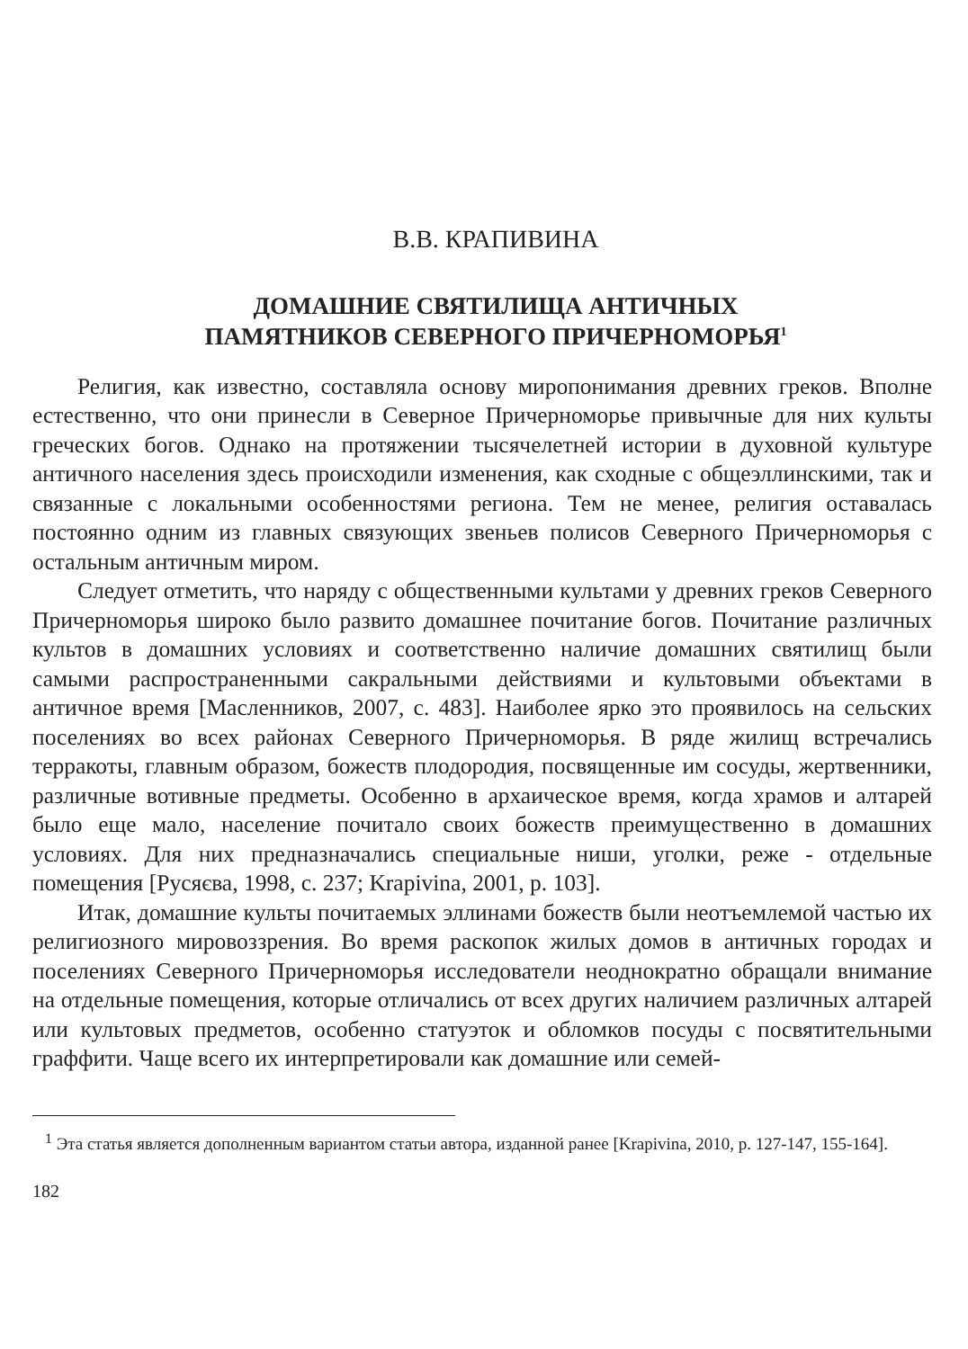В.В. КРАПИВИНА
ДОМАШНИЕ СВЯТИЛИЩА АНТИЧНЫХ
ПАМЯТНИКОВ СЕВЕРНОГО ПРИЧЕРНОМОРЬЯ<sup>1</sup>
Религия, как известно, составляла основу миропонимания древних греков. Вполне естественно, что они принесли в Северное Причерноморье привычные для них культы греческих богов. Однако на протяжении тысячелетней истории в духовной культуре античного населения здесь происходили изменения, как сходные с общеэллинскими, так и связанные с локальными особенностями региона. Тем не менее, религия оставалась постоянно одним из главных связующих звеньев полисов Северного Причерноморья с остальным античным миром.
Следует отметить, что наряду с общественными культами у древних греков Северного Причерноморья широко было развито домашнее почитание богов. Почитание различных культов в домашних условиях и соответственно наличие домашних святилищ были самыми распространенными сакральными действиями и культовыми объектами в античное время [Масленников, 2007, с. 483]. Наиболее ярко это проявилось на сельских поселениях во всех районах Северного Причерноморья. В ряде жилищ встречались терракоты, главным образом, божеств плодородия, посвященные им сосуды, жертвенники, различные вотивные предметы. Особенно в архаическое время, когда храмов и алтарей было еще мало, население почитало своих божеств преимущественно в домашних условиях. Для них предназначались специальные ниши, уголки, реже - отдельные помещения [Русяєва, 1998, с. 237; Krapivina, 2001, p. 103].
Итак, домашние культы почитаемых эллинами божеств были неотъемлемой частью их религиозного мировоззрения. Во время раскопок жилых домов в античных городах и поселениях Северного Причерноморья исследователи неоднократно обращали внимание на отдельные помещения, которые отличались от всех других наличием различных алтарей или культовых предметов, особенно статуэток и обломков посуды с посвятительными граффити. Чаще всего их интерпретировали как домашние или семей-
<sup>1</sup> Эта статья является дополненным вариантом статьи автора, изданной ранее [Krapivina, 2010, p. 127-147, 155-164].
182